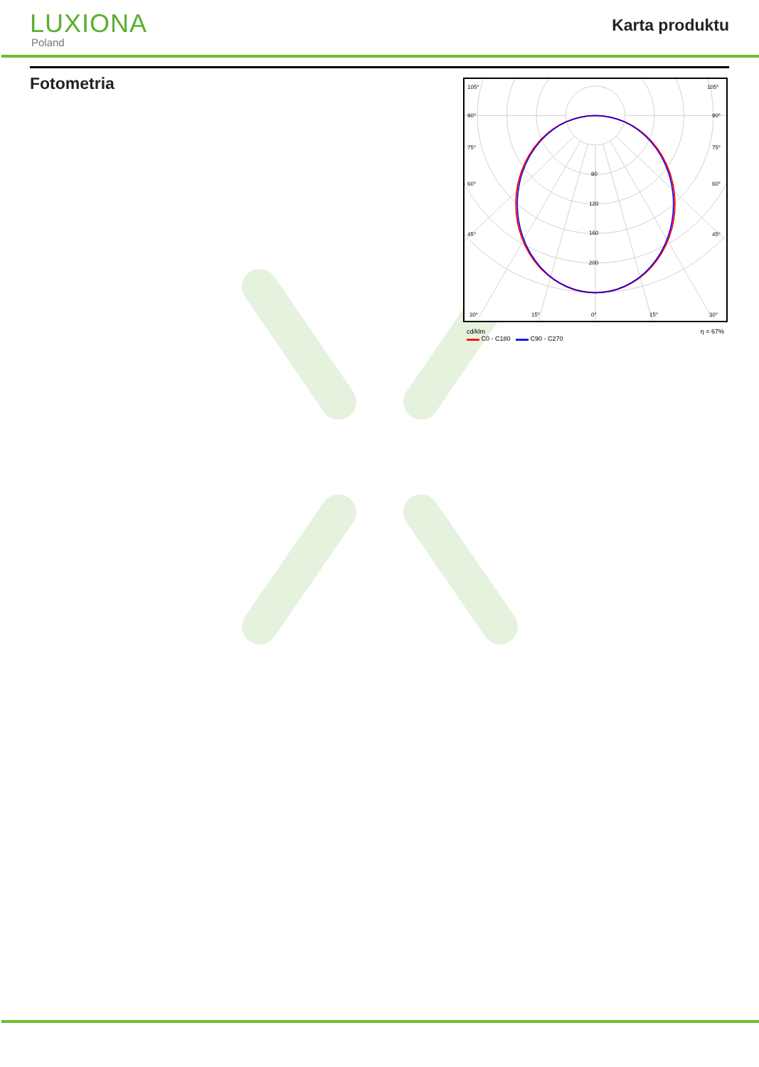LUXIONA
Poland
Karta produktu
Fotometria
105°
105°
90°
90°
75°
75°
60°
60°
45°
45°
30°
15°
0°
15°
30°
80
120
160
200
cd/klm
▬▬ C0 - C180 ▬▬ C90 - C270 η = 67%